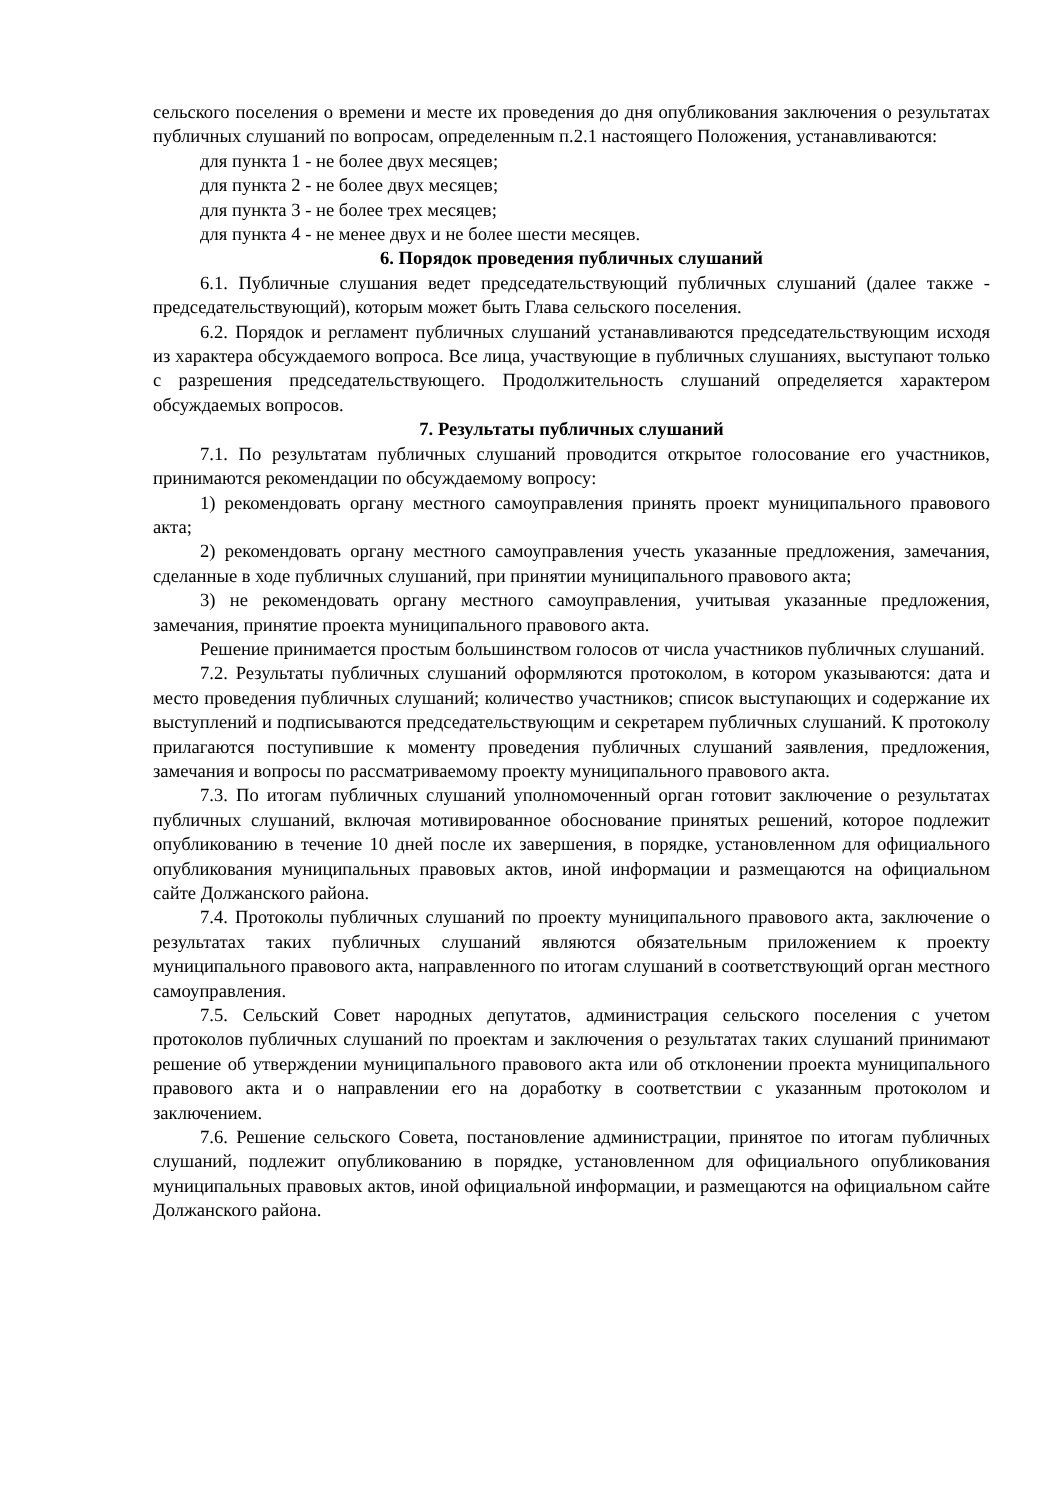сельского поселения о времени и месте их проведения до дня опубликования заключения о результатах публичных слушаний по вопросам, определенным п.2.1 настоящего Положения, устанавливаются:
для пункта 1 - не более двух месяцев;
для пункта 2 - не более двух месяцев;
для пункта 3 - не более трех месяцев;
для пункта 4 - не менее двух и не более шести месяцев.
6. Порядок проведения публичных слушаний
6.1. Публичные слушания ведет председательствующий публичных слушаний (далее также - председательствующий), которым может быть Глава сельского поселения.
6.2. Порядок и регламент публичных слушаний устанавливаются председательствующим исходя из характера обсуждаемого вопроса. Все лица, участвующие в публичных слушаниях, выступают только с разрешения председательствующего. Продолжительность слушаний определяется характером обсуждаемых вопросов.
7. Результаты публичных слушаний
7.1. По результатам публичных слушаний проводится открытое голосование его участников, принимаются рекомендации по обсуждаемому вопросу:
1) рекомендовать органу местного самоуправления принять проект муниципального правового акта;
2) рекомендовать органу местного самоуправления учесть указанные предложения, замечания, сделанные в ходе публичных слушаний, при принятии муниципального правового акта;
3) не рекомендовать органу местного самоуправления, учитывая указанные предложения, замечания, принятие проекта муниципального правового акта.
Решение принимается простым большинством голосов от числа участников публичных слушаний.
7.2. Результаты публичных слушаний оформляются протоколом, в котором указываются: дата и место проведения публичных слушаний; количество участников; список выступающих и содержание их выступлений и подписываются председательствующим и секретарем публичных слушаний. К протоколу прилагаются поступившие к моменту проведения публичных слушаний заявления, предложения, замечания и вопросы по рассматриваемому проекту муниципального правового акта.
7.3. По итогам публичных слушаний уполномоченный орган готовит заключение о результатах публичных слушаний, включая мотивированное обоснование принятых решений, которое подлежит опубликованию в течение 10 дней после их завершения, в порядке, установленном для официального опубликования муниципальных правовых актов, иной информации и размещаются на официальном сайте Должанского района.
7.4. Протоколы публичных слушаний по проекту муниципального правового акта, заключение о результатах таких публичных слушаний являются обязательным приложением к проекту муниципального правового акта, направленного по итогам слушаний в соответствующий орган местного самоуправления.
7.5. Сельский Совет народных депутатов, администрация сельского поселения с учетом протоколов публичных слушаний по проектам и заключения о результатах таких слушаний принимают решение об утверждении муниципального правового акта или об отклонении проекта муниципального правового акта и о направлении его на доработку в соответствии с указанным протоколом и заключением.
7.6. Решение сельского Совета, постановление администрации, принятое по итогам публичных слушаний, подлежит опубликованию в порядке, установленном для официального опубликования муниципальных правовых актов, иной официальной информации, и размещаются на официальном сайте Должанского района.